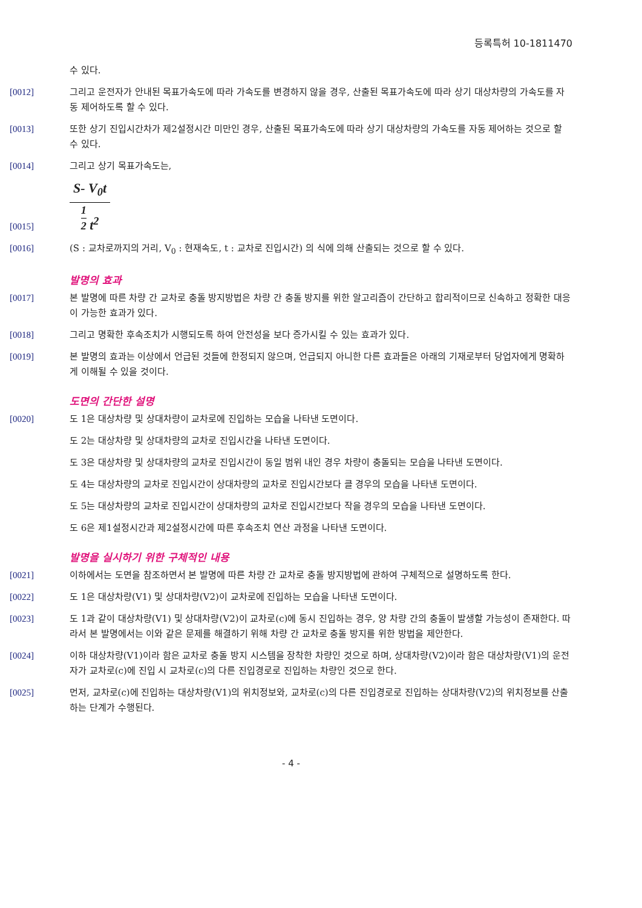등록특허 10-1811470
수 있다.
[0012] 그리고 운전자가 안내된 목표가속도에 따라 가속도를 변경하지 않을 경우, 산출된 목표가속도에 따라 상기 대상차량의 가속도를 자동 제어하도록 할 수 있다.
[0013] 또한 상기 진입시간차가 제2설정시간 미만인 경우, 산출된 목표가속도에 따라 상기 대상차량의 가속도를 자동 제어하는 것으로 할 수 있다.
[0014] 그리고 상기 목표가속도는,
[0015]
S- V<sub>0</sub>t
1 2 t<sup>2</sup>
[0016] (S : 교차로까지의 거리, V<sub>0</sub> : 현재속도, t : 교차로 진입시간) 의 식에 의해 산출되는 것으로 할 수 있다.
발명의 효과
[0017] 본 발명에 따른 차량 간 교차로 충돌 방지방법은 차량 간 충돌 방지를 위한 알고리즘이 간단하고 합리적이므로 신속하고 정확한 대응이 가능한 효과가 있다.
[0018] 그리고 명확한 후속조치가 시행되도록 하여 안전성을 보다 증가시킬 수 있는 효과가 있다.
[0019] 본 발명의 효과는 이상에서 언급된 것들에 한정되지 않으며, 언급되지 아니한 다른 효과들은 아래의 기재로부터 당업자에게 명확하게 이해될 수 있을 것이다.
도면의 간단한 설명
[0020] 도 1은 대상차량 및 상대차량이 교차로에 진입하는 모습을 나타낸 도면이다.
도 2는 대상차량 및 상대차량의 교차로 진입시간을 나타낸 도면이다.
도 3은 대상차량 및 상대차량의 교차로 진입시간이 동일 범위 내인 경우 차량이 충돌되는 모습을 나타낸 도면이다.
도 4는 대상차량의 교차로 진입시간이 상대차량의 교차로 진입시간보다 클 경우의 모습을 나타낸 도면이다.
도 5는 대상차량의 교차로 진입시간이 상대차량의 교차로 진입시간보다 작을 경우의 모습을 나타낸 도면이다.
도 6은 제1설정시간과 제2설정시간에 따른 후속조치 연산 과정을 나타낸 도면이다.
발명을 실시하기 위한 구체적인 내용
[0021] 이하에서는 도면을 참조하면서 본 발명에 따른 차량 간 교차로 충돌 방지방법에 관하여 구체적으로 설명하도록 한다.
[0022] 도 1은 대상차량(V1) 및 상대차량(V2)이 교차로에 진입하는 모습을 나타낸 도면이다.
[0023] 도 1과 같이 대상차량(V1) 및 상대차량(V2)이 교차로(c)에 동시 진입하는 경우, 양 차량 간의 충돌이 발생할 가능성이 존재한다. 따라서 본 발명에서는 이와 같은 문제를 해결하기 위해 차량 간 교차로 충돌 방지를 위한 방법을 제안한다.
[0024] 이하 대상차량(V1)이라 함은 교차로 충돌 방지 시스템을 장착한 차량인 것으로 하며, 상대차량(V2)이라 함은 대상차량(V1)의 운전자가 교차로(c)에 진입 시 교차로(c)의 다른 진입경로로 진입하는 차량인 것으로 한다.
[0025] 먼저, 교차로(c)에 진입하는 대상차량(V1)의 위치정보와, 교차로(c)의 다른 진입경로로 진입하는 상대차량(V2)의 위치정보를 산출하는 단계가 수행된다.
- 4 -